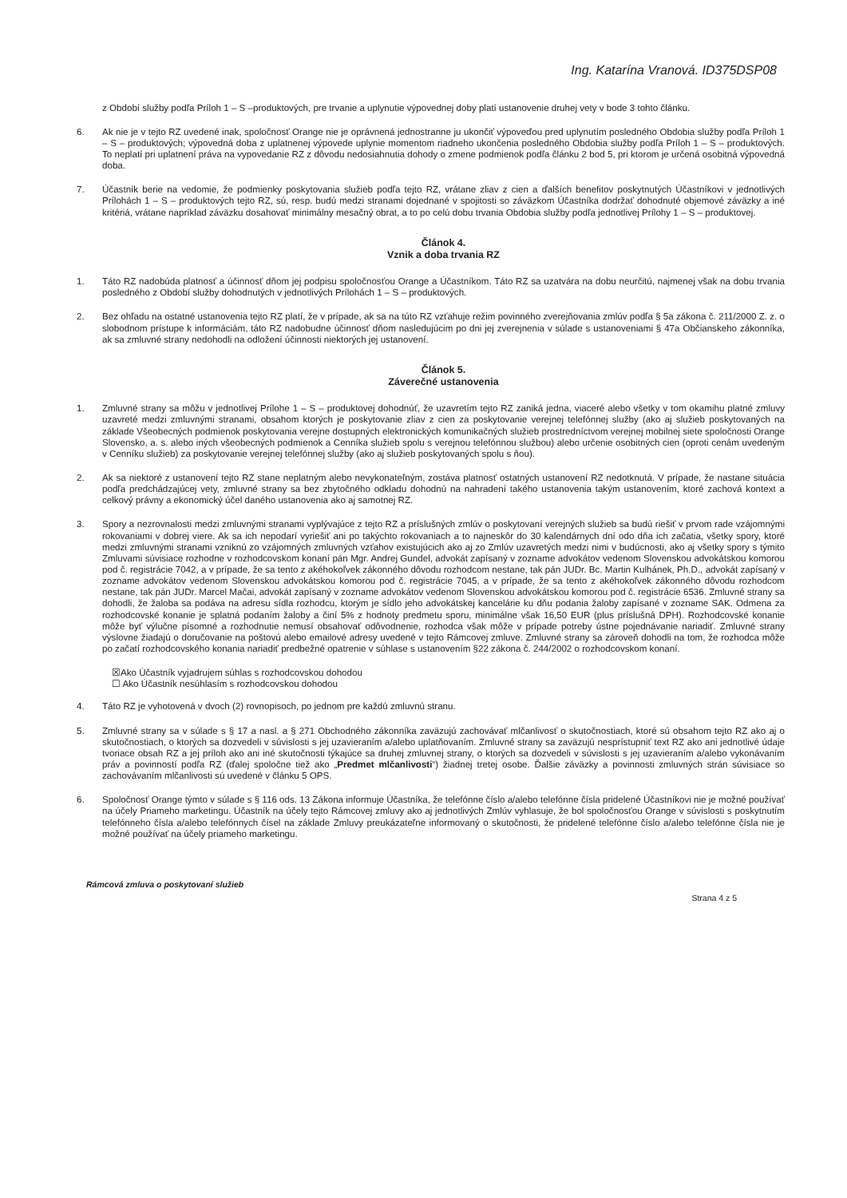Ing. Katarína Vranová. ID375DSP08
z Období služby podľa Príloh 1 – S –produktových, pre trvanie a uplynutie výpovednej doby platí ustanovenie druhej vety v bode 3 tohto článku.
6. Ak nie je v tejto RZ uvedené inak, spoločnosť Orange nie je oprávnená jednostranne ju ukončiť výpoveďou pred uplynutím posledného Obdobia služby podľa Príloh 1 – S – produktových; výpovedná doba z uplatnenej výpovede uplynie momentom riadneho ukončenia posledného Obdobia služby podľa Príloh 1 – S – produktových. To neplatí pri uplatnení práva na vypovedanie RZ z dôvodu nedosiahnutia dohody o zmene podmienok podľa článku 2 bod 5, pri ktorom je určená osobitná výpovedná doba.
7. Účastník berie na vedomie, že podmienky poskytovania služieb podľa tejto RZ, vrátane zliav z cien a ďalších benefitov poskytnutých Účastníkovi v jednotlivých Prílohách 1 – S – produktových tejto RZ, sú, resp. budú medzi stranami dojednané v spojitosti so záväzkom Účastníka dodržať dohodnuté objemové záväzky a iné kritériá, vrátane napríklad záväzku dosahovať minimálny mesačný obrat, a to po celú dobu trvania Obdobia služby podľa jednotlivej Prílohy 1 – S – produktovej.
Článok 4.
Vznik a doba trvania RZ
1. Táto RZ nadobúda platnosť a účinnosť dňom jej podpisu spoločnosťou Orange a Účastníkom. Táto RZ sa uzatvára na dobu neurčitú, najmenej však na dobu trvania posledného z Období služby dohodnutých v jednotlivých Prílohách 1 – S – produktových.
2. Bez ohľadu na ostatné ustanovenia tejto RZ platí, že v prípade, ak sa na túto RZ vzťahuje režim povinného zverejňovania zmlúv podľa § 5a zákona č. 211/2000 Z. z. o slobodnom prístupe k informáciám, táto RZ nadobudne účinnosť dňom nasledujúcim po dni jej zverejnenia v súlade s ustanoveniami § 47a Občianskeho zákonníka, ak sa zmluvné strany nedohodli na odložení účinnosti niektorých jej ustanovení.
Článok 5.
Záverečné ustanovenia
1. Zmluvné strany sa môžu v jednotlivej Prílohe 1 – S – produktovej dohodnúť, že uzavretím tejto RZ zaniká jedna, viaceré alebo všetky v tom okamihu platné zmluvy uzavreté medzi zmluvnými stranami, obsahom ktorých je poskytovanie zliav z cien za poskytovanie verejnej telefónnej služby (ako aj služieb poskytovaných na základe Všeobecných podmienok poskytovania verejne dostupných elektronických komunikačných služieb prostredníctvom verejnej mobilnej siete spoločnosti Orange Slovensko, a. s. alebo iných všeobecných podmienok a Cenníka služieb spolu s verejnou telefónnou službou) alebo určenie osobitných cien (oproti cenám uvedeným v Cenníku služieb) za poskytovanie verejnej telefónnej služby (ako aj služieb poskytovaných spolu s ňou).
2. Ak sa niektoré z ustanovení tejto RZ stane neplatným alebo nevykonateľným, zostáva platnosť ostatných ustanovení RZ nedotknutá. V prípade, že nastane situácia podľa predchádzajúcej vety, zmluvné strany sa bez zbytočného odkladu dohodnú na nahradení takého ustanovenia takým ustanovením, ktoré zachová kontext a celkový právny a ekonomický účel daného ustanovenia ako aj samotnej RZ.
3. Spory a nezrovnalosti medzi zmluvnými stranami vyplývajúce z tejto RZ a príslušných zmlúv o poskytovaní verejných služieb sa budú riešiť v prvom rade vzájomnými rokovaniami v dobrej viere. Ak sa ich nepodarí vyriešiť ani po takýchto rokovaniach a to najneskôr do 30 kalendárnych dní odo dňa ich začatia, všetky spory, ktoré medzi zmluvnými stranami vzniknú zo vzájomných zmluvných vzťahov existujúcich ako aj zo Zmlúv uzavretých medzi nimi v budúcnosti, ako aj všetky spory s týmito Zmluvami súvisiace rozhodne v rozhodcovskom konaní pán Mgr. Andrej Gundel, advokát zapísaný v zozname advokátov vedenom Slovenskou advokátskou komorou pod č. registrácie 7042, a v prípade, že sa tento z akéhokoľvek zákonného dôvodu rozhodcom nestane, tak pán JUDr. Bc. Martin Kulhánek, Ph.D., advokát zapísaný v zozname advokátov vedenom Slovenskou advokátskou komorou pod č. registrácie 7045, a v prípade, že sa tento z akéhokoľvek zákonného dôvodu rozhodcom nestane, tak pán JUDr. Marcel Mačai, advokát zapísaný v zozname advokátov vedenom Slovenskou advokátskou komorou pod č. registrácie 6536. Zmluvné strany sa dohodli, že žaloba sa podáva na adresu sídla rozhodcu, ktorým je sídlo jeho advokátskej kancelárie ku dňu podania žaloby zapísané v zozname SAK. Odmena za rozhodcovské konanie je splatná podaním žaloby a činí 5% z hodnoty predmetu sporu, minimálne však 16,50 EUR (plus príslušná DPH). Rozhodcovské konanie môže byť výlučne písomné a rozhodnutie nemusí obsahovať odôvodnenie, rozhodca však môže v prípade potreby ústne pojednávanie nariadiť. Zmluvné strany výslovne žiadajú o doručovanie na poštovú alebo emailové adresy uvedené v tejto Rámcovej zmluve. Zmluvné strany sa zároveň dohodli na tom, že rozhodca môže po začatí rozhodcovského konania nariadiť predbežné opatrenie v súhlase s ustanovením §22 zákona č. 244/2002 o rozhodcovskom konaní.
☒Ako Účastník vyjadrujem súhlas s rozhodcovskou dohodou
☐ Ako Účastník nesúhlasím s rozhodcovskou dohodou
4. Táto RZ je vyhotovená v dvoch (2) rovnopisoch, po jednom pre každú zmluvnú stranu.
5. Zmluvné strany sa v súlade s § 17 a nasl. a § 271 Obchodného zákonníka zaväzujú zachovávať mlčanlivosť o skutočnostiach, ktoré sú obsahom tejto RZ ako aj o skutočnostiach, o ktorých sa dozvedeli v súvislosti s jej uzavieraním a/alebo uplatňovaním. Zmluvné strany sa zaväzujú nesprístupniť text RZ ako ani jednotlivé údaje tvoriace obsah RZ a jej príloh ako ani iné skutočnosti týkajúce sa druhej zmluvnej strany, o ktorých sa dozvedeli v súvislosti s jej uzavieraním a/alebo vykonávaním práv a povinností podľa RZ (ďalej spoločne tiež ako „Predmet mlčanlivosti“) žiadnej tretej osobe. Ďalšie záväzky a povinnosti zmluvných strán súvisiace so zachovávaním mlčanlivosti sú uvedené v článku 5 OPS.
6. Spoločnosť Orange týmto v súlade s § 116 ods. 13 Zákona informuje Účastníka, že telefónne číslo a/alebo telefónne čísla pridelené Účastníkovi nie je možné používať na účely Priameho marketingu. Účastník na účely tejto Rámcovej zmluvy ako aj jednotlivých Zmlúv vyhlasuje, že bol spoločnosťou Orange v súvislosti s poskytnutím telefónneho čísla a/alebo telefónnych čísel na základe Zmluvy preukázateľne informovaný o skutočnosti, že pridelené telefónne číslo a/alebo telefónne čísla nie je možné používať na účely priameho marketingu.
Rámcová zmluva o poskytovaní služieb
Strana 4 z 5